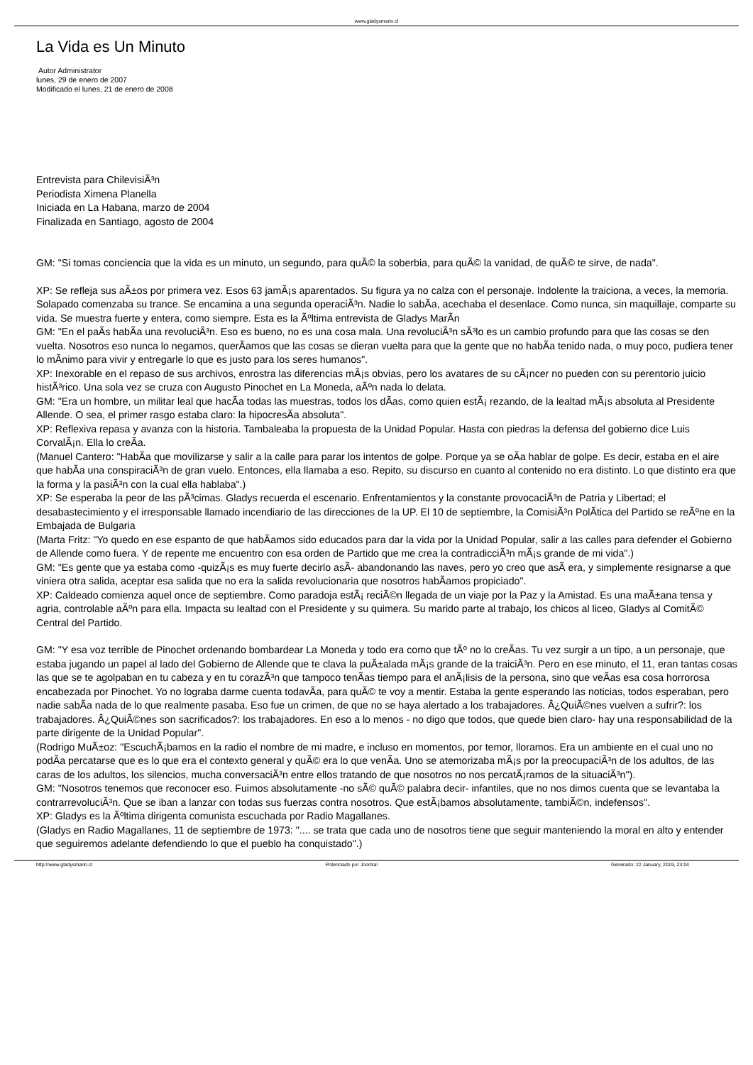www.gladysmarin.cl
La Vida es Un Minuto
Autor Administrator
lunes, 29 de enero de 2007
Modificado el lunes, 21 de enero de 2008
Entrevista para ChilevisiÃ³n
Periodista Ximena Planella
Iniciada en La Habana, marzo de 2004
Finalizada en Santiago, agosto de 2004
GM: "Si tomas conciencia que la vida es un minuto, un segundo, para quÃ© la soberbia, para quÃ© la vanidad, de quÃ© te sirve, de nada".
XP: Se refleja sus aÃ±os por primera vez. Esos 63 jamÃ¡s aparentados. Su figura ya no calza con el personaje. Indolente la traiciona, a veces, la memoria. Solapado comenzaba su trance. Se encamina a una segunda operaciÃ³n. Nadie lo sabÃ­a, acechaba el desenlace. Como nunca, sin maquillaje, comparte su vida. Se muestra fuerte y entera, como siempre. Esta es la Ãºltima entrevista de Gladys MarÃ­n
GM: "En el paÃ­s habÃ­a una revoluciÃ³n. Eso es bueno, no es una cosa mala. Una revoluciÃ³n sÃ³lo es un cambio profundo para que las cosas se den vuelta. Nosotros eso nunca lo negamos, querÃ­amos que las cosas se dieran vuelta para que la gente que no habÃ­a tenido nada, o muy poco, pudiera tener lo mÃ­nimo para vivir y entregarle lo que es justo para los seres humanos".
XP: Inexorable en el repaso de sus archivos, enrostra las diferencias mÃ¡s obvias, pero los avatares de su cÃ¡ncer no pueden con su perentorio juicio histÃ³rico. Una sola vez se cruza con Augusto Pinochet en La Moneda, aÃºn nada lo delata.
GM: "Era un hombre, un militar leal que hacÃ­a todas las muestras, todos los dÃ­as, como quien estÃ¡ rezando, de la lealtad mÃ¡s absoluta al Presidente Allende. O sea, el primer rasgo estaba claro: la hipocresÃ­a absoluta".
XP: Reflexiva repasa y avanza con la historia. Tambaleaba la propuesta de la Unidad Popular. Hasta con piedras la defensa del gobierno dice Luis CorvalÃ¡n. Ella lo creÃ­a.
(Manuel Cantero: "HabÃ­a que movilizarse y salir a la calle para parar los intentos de golpe. Porque ya se oÃ­a hablar de golpe. Es decir, estaba en el aire que habÃ­a una conspiraciÃ³n de gran vuelo. Entonces, ella llamaba a eso. Repito, su discurso en cuanto al contenido no era distinto. Lo que distinto era que la forma y la pasiÃ³n con la cual ella hablaba".)
XP: Se esperaba la peor de las pÃ³cimas. Gladys recuerda el escenario. Enfrentamientos y la constante provocaciÃ³n de Patria y Libertad; el desabastecimiento y el irresponsable llamado incendiario de las direcciones de la UP. El 10 de septiembre, la ComisiÃ³n PolÃ­tica del Partido se reÃºne en la Embajada de Bulgaria
(Marta Fritz: "Yo quedo en ese espanto de que habÃ­amos sido educados para dar la vida por la Unidad Popular, salir a las calles para defender el Gobierno de Allende como fuera. Y de repente me encuentro con esa orden de Partido que me crea la contradicciÃ³n mÃ¡s grande de mi vida".)
GM: "Es gente que ya estaba como -quizÃ¡s es muy fuerte decirlo asÃ­- abandonando las naves, pero yo creo que asÃ­ era, y simplemente resignarse a que viniera otra salida, aceptar esa salida que no era la salida revolucionaria que nosotros habÃ­amos propiciado".
XP: Caldeado comienza aquel once de septiembre. Como paradoja estÃ¡ reciÃ©n llegada de un viaje por la Paz y la Amistad. Es una maÃ±ana tensa y agria, controlable aÃºn para ella. Impacta su lealtad con el Presidente y su quimera. Su marido parte al trabajo, los chicos al liceo, Gladys al ComitÃ© Central del Partido.
GM: "Y esa voz terrible de Pinochet ordenando bombardear La Moneda y todo era como que tÃº no lo creÃ­as. Tu vez surgir a un tipo, a un personaje, que estaba jugando un papel al lado del Gobierno de Allende que te clava la puÃ±alada mÃ¡s grande de la traiciÃ³n. Pero en ese minuto, el 11, eran tantas cosas las que se te agolpaban en tu cabeza y en tu corazÃ³n que tampoco tenÃ­as tiempo para el anÃ¡lisis de la persona, sino que veÃ­as esa cosa horrorosa encabezada por Pinochet. Yo no lograba darme cuenta todavÃ­a, para quÃ© te voy a mentir. Estaba la gente esperando las noticias, todos esperaban, pero nadie sabÃ­a nada de lo que realmente pasaba. Eso fue un crimen, de que no se haya alertado a los trabajadores. Â¿QuiÃ©nes vuelven a sufrir?: los trabajadores. Â¿QuiÃ©nes son sacrificados?: los trabajadores. En eso a lo menos - no digo que todos, que quede bien claro- hay una responsabilidad de la parte dirigente de la Unidad Popular".
(Rodrigo MuÃ±oz: "EscuchÃ¡bamos en la radio el nombre de mi madre, e incluso en momentos, por temor, lloramos. Era un ambiente en el cual uno no podÃ­a percatarse que es lo que era el contexto general y quÃ© era lo que venÃ­a. Uno se atemorizaba mÃ¡s por la preocupaciÃ³n de los adultos, de las caras de los adultos, los silencios, mucha conversaciÃ³n entre ellos tratando de que nosotros no nos percatÃ¡ramos de la situaciÃ³n").
GM: "Nosotros tenemos que reconocer eso. Fuimos absolutamente -no sÃ© quÃ© palabra decir- infantiles, que no nos dimos cuenta que se levantaba la contrarrevoluciÃ³n. Que se iban a lanzar con todas sus fuerzas contra nosotros. Que estÃ¡bamos absolutamente, tambiÃ©n, indefensos".
XP: Gladys es la Ãºltima dirigenta comunista escuchada por Radio Magallanes.
(Gladys en Radio Magallanes, 11 de septiembre de 1973: ".... se trata que cada uno de nosotros tiene que seguir manteniendo la moral en alto y entender que seguiremos adelante defendiendo lo que el pueblo ha conquistado".)
http://www.gladysmarin.cl Potenciado por Joomla! Generado: 22 January, 2019, 23:04